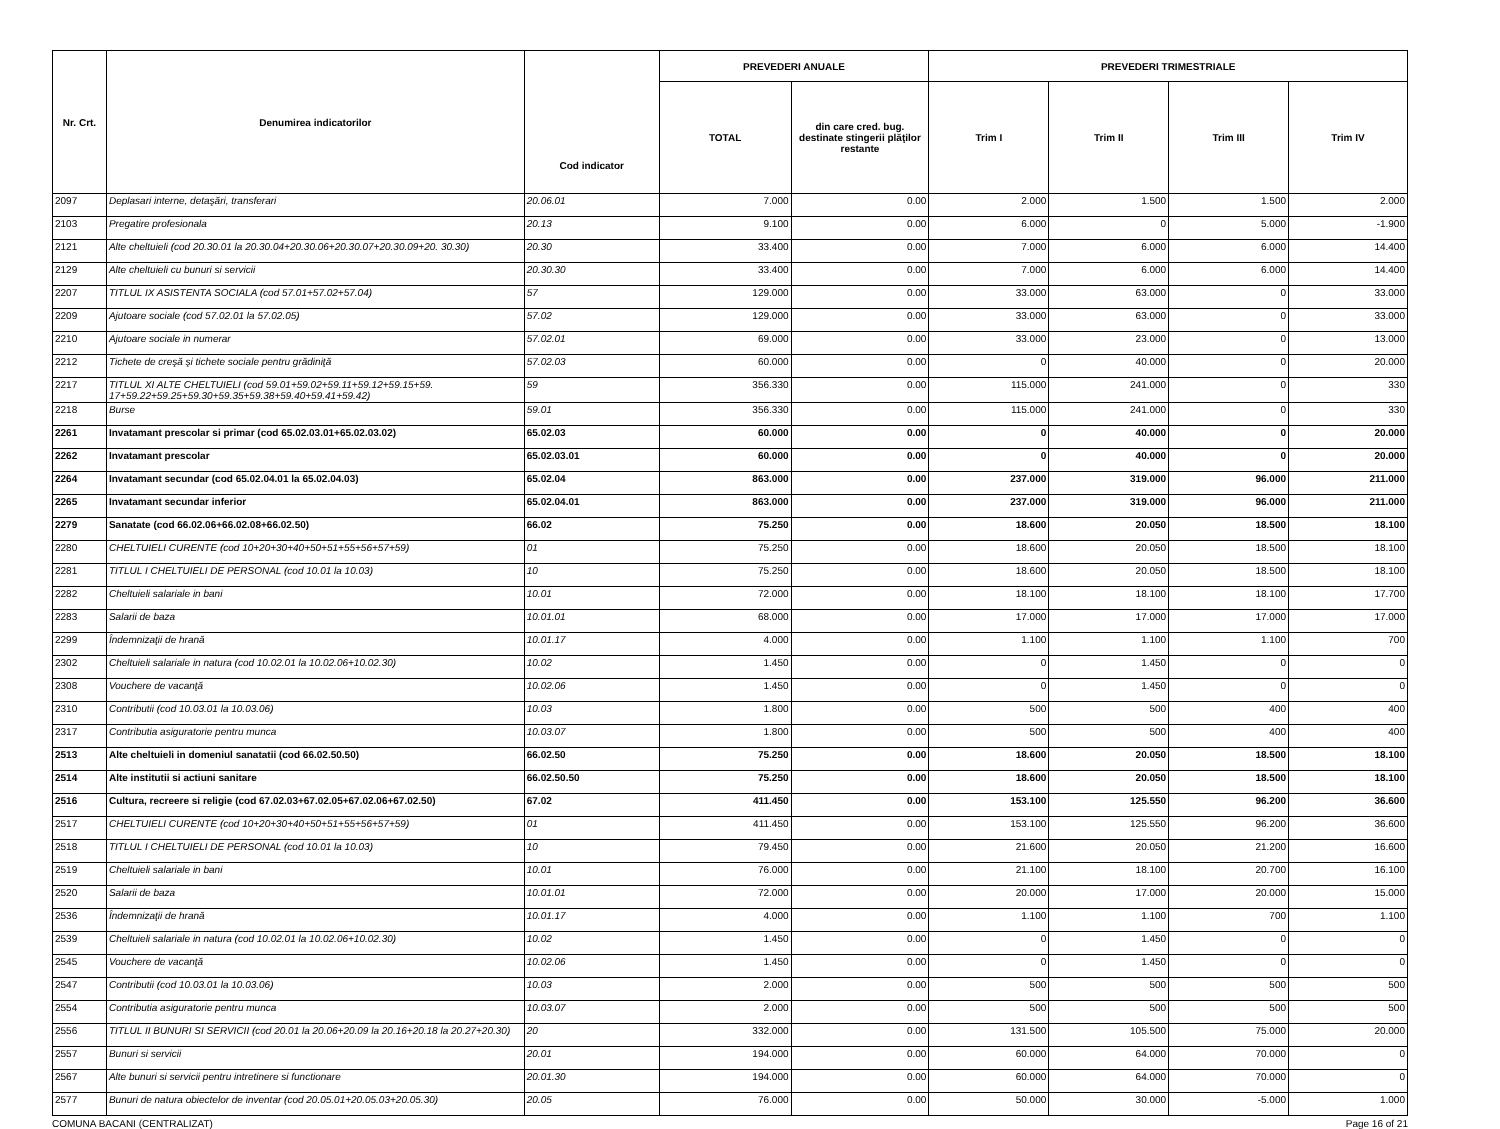| Nr. Crt. | Denumirea indicatorilor | Cod indicator | PREVEDERI ANUALE | | PREVEDERI TRIMESTRIALE | | | |
| --- | --- | --- | --- | --- | --- | --- | --- | --- |
| | | | TOTAL | din care cred. bug. destinate stingerii plăţilor restante | Trim I | Trim II | Trim III | Trim IV |
| 2097 | Deplasari interne, detaşări, transferari | 20.06.01 | 7.000 | 0.00 | 2.000 | 1.500 | 1.500 | 2.000 |
| 2103 | Pregatire profesionala | 20.13 | 9.100 | 0.00 | 6.000 | 0 | 5.000 | -1.900 |
| 2121 | Alte cheltuieli (cod 20.30.01 la 20.30.04+20.30.06+20.30.07+20.30.09+20. 30.30) | 20.30 | 33.400 | 0.00 | 7.000 | 6.000 | 6.000 | 14.400 |
| 2129 | Alte cheltuieli cu bunuri si servicii | 20.30.30 | 33.400 | 0.00 | 7.000 | 6.000 | 6.000 | 14.400 |
| 2207 | TITLUL IX ASISTENTA SOCIALA (cod 57.01+57.02+57.04) | 57 | 129.000 | 0.00 | 33.000 | 63.000 | 0 | 33.000 |
| 2209 | Ajutoare sociale (cod 57.02.01 la 57.02.05) | 57.02 | 129.000 | 0.00 | 33.000 | 63.000 | 0 | 33.000 |
| 2210 | Ajutoare sociale in numerar | 57.02.01 | 69.000 | 0.00 | 33.000 | 23.000 | 0 | 13.000 |
| 2212 | Tichete de creşă şi tichete sociale pentru grădiniţă | 57.02.03 | 60.000 | 0.00 | 0 | 40.000 | 0 | 20.000 |
| 2217 | TITLUL XI ALTE CHELTUIELI (cod 59.01+59.02+59.11+59.12+59.15+59. 17+59.22+59.25+59.30+59.35+59.38+59.40+59.41+59.42) | 59 | 356.330 | 0.00 | 115.000 | 241.000 | 0 | 330 |
| 2218 | Burse | 59.01 | 356.330 | 0.00 | 115.000 | 241.000 | 0 | 330 |
| 2261 | Invatamant prescolar si primar (cod 65.02.03.01+65.02.03.02) | 65.02.03 | 60.000 | 0.00 | 0 | 40.000 | 0 | 20.000 |
| 2262 | Invatamant prescolar | 65.02.03.01 | 60.000 | 0.00 | 0 | 40.000 | 0 | 20.000 |
| 2264 | Invatamant secundar (cod 65.02.04.01 la 65.02.04.03) | 65.02.04 | 863.000 | 0.00 | 237.000 | 319.000 | 96.000 | 211.000 |
| 2265 | Invatamant secundar inferior | 65.02.04.01 | 863.000 | 0.00 | 237.000 | 319.000 | 96.000 | 211.000 |
| 2279 | Sanatate (cod 66.02.06+66.02.08+66.02.50) | 66.02 | 75.250 | 0.00 | 18.600 | 20.050 | 18.500 | 18.100 |
| 2280 | CHELTUIELI CURENTE (cod 10+20+30+40+50+51+55+56+57+59) | 01 | 75.250 | 0.00 | 18.600 | 20.050 | 18.500 | 18.100 |
| 2281 | TITLUL I CHELTUIELI DE PERSONAL (cod 10.01 la 10.03) | 10 | 75.250 | 0.00 | 18.600 | 20.050 | 18.500 | 18.100 |
| 2282 | Cheltuieli salariale in bani | 10.01 | 72.000 | 0.00 | 18.100 | 18.100 | 18.100 | 17.700 |
| 2283 | Salarii de baza | 10.01.01 | 68.000 | 0.00 | 17.000 | 17.000 | 17.000 | 17.000 |
| 2299 | Îndemnizaţii de hrană | 10.01.17 | 4.000 | 0.00 | 1.100 | 1.100 | 1.100 | 700 |
| 2302 | Cheltuieli salariale in natura (cod 10.02.01 la 10.02.06+10.02.30) | 10.02 | 1.450 | 0.00 | 0 | 1.450 | 0 | 0 |
| 2308 | Vouchere de vacanţă | 10.02.06 | 1.450 | 0.00 | 0 | 1.450 | 0 | 0 |
| 2310 | Contributii (cod 10.03.01 la 10.03.06) | 10.03 | 1.800 | 0.00 | 500 | 500 | 400 | 400 |
| 2317 | Contributia asiguratorie pentru munca | 10.03.07 | 1.800 | 0.00 | 500 | 500 | 400 | 400 |
| 2513 | Alte cheltuieli in domeniul sanatatii (cod 66.02.50.50) | 66.02.50 | 75.250 | 0.00 | 18.600 | 20.050 | 18.500 | 18.100 |
| 2514 | Alte institutii si actiuni sanitare | 66.02.50.50 | 75.250 | 0.00 | 18.600 | 20.050 | 18.500 | 18.100 |
| 2516 | Cultura, recreere si religie (cod 67.02.03+67.02.05+67.02.06+67.02.50) | 67.02 | 411.450 | 0.00 | 153.100 | 125.550 | 96.200 | 36.600 |
| 2517 | CHELTUIELI CURENTE (cod 10+20+30+40+50+51+55+56+57+59) | 01 | 411.450 | 0.00 | 153.100 | 125.550 | 96.200 | 36.600 |
| 2518 | TITLUL I CHELTUIELI DE PERSONAL (cod 10.01 la 10.03) | 10 | 79.450 | 0.00 | 21.600 | 20.050 | 21.200 | 16.600 |
| 2519 | Cheltuieli salariale in bani | 10.01 | 76.000 | 0.00 | 21.100 | 18.100 | 20.700 | 16.100 |
| 2520 | Salarii de baza | 10.01.01 | 72.000 | 0.00 | 20.000 | 17.000 | 20.000 | 15.000 |
| 2536 | Îndemnizaţii de hrană | 10.01.17 | 4.000 | 0.00 | 1.100 | 1.100 | 700 | 1.100 |
| 2539 | Cheltuieli salariale in natura (cod 10.02.01 la 10.02.06+10.02.30) | 10.02 | 1.450 | 0.00 | 0 | 1.450 | 0 | 0 |
| 2545 | Vouchere de vacanţă | 10.02.06 | 1.450 | 0.00 | 0 | 1.450 | 0 | 0 |
| 2547 | Contributii (cod 10.03.01 la 10.03.06) | 10.03 | 2.000 | 0.00 | 500 | 500 | 500 | 500 |
| 2554 | Contributia asiguratorie pentru munca | 10.03.07 | 2.000 | 0.00 | 500 | 500 | 500 | 500 |
| 2556 | TITLUL II BUNURI SI SERVICII (cod 20.01 la 20.06+20.09 la 20.16+20.18 la 20.27+20.30) | 20 | 332.000 | 0.00 | 131.500 | 105.500 | 75.000 | 20.000 |
| 2557 | Bunuri si servicii | 20.01 | 194.000 | 0.00 | 60.000 | 64.000 | 70.000 | 0 |
| 2567 | Alte bunuri si servicii pentru intretinere si functionare | 20.01.30 | 194.000 | 0.00 | 60.000 | 64.000 | 70.000 | 0 |
| 2577 | Bunuri de natura obiectelor de inventar (cod 20.05.01+20.05.03+20.05.30) | 20.05 | 76.000 | 0.00 | 50.000 | 30.000 | -5.000 | 1.000 |
COMUNA BACANI (CENTRALIZAT) Page 16 of 21